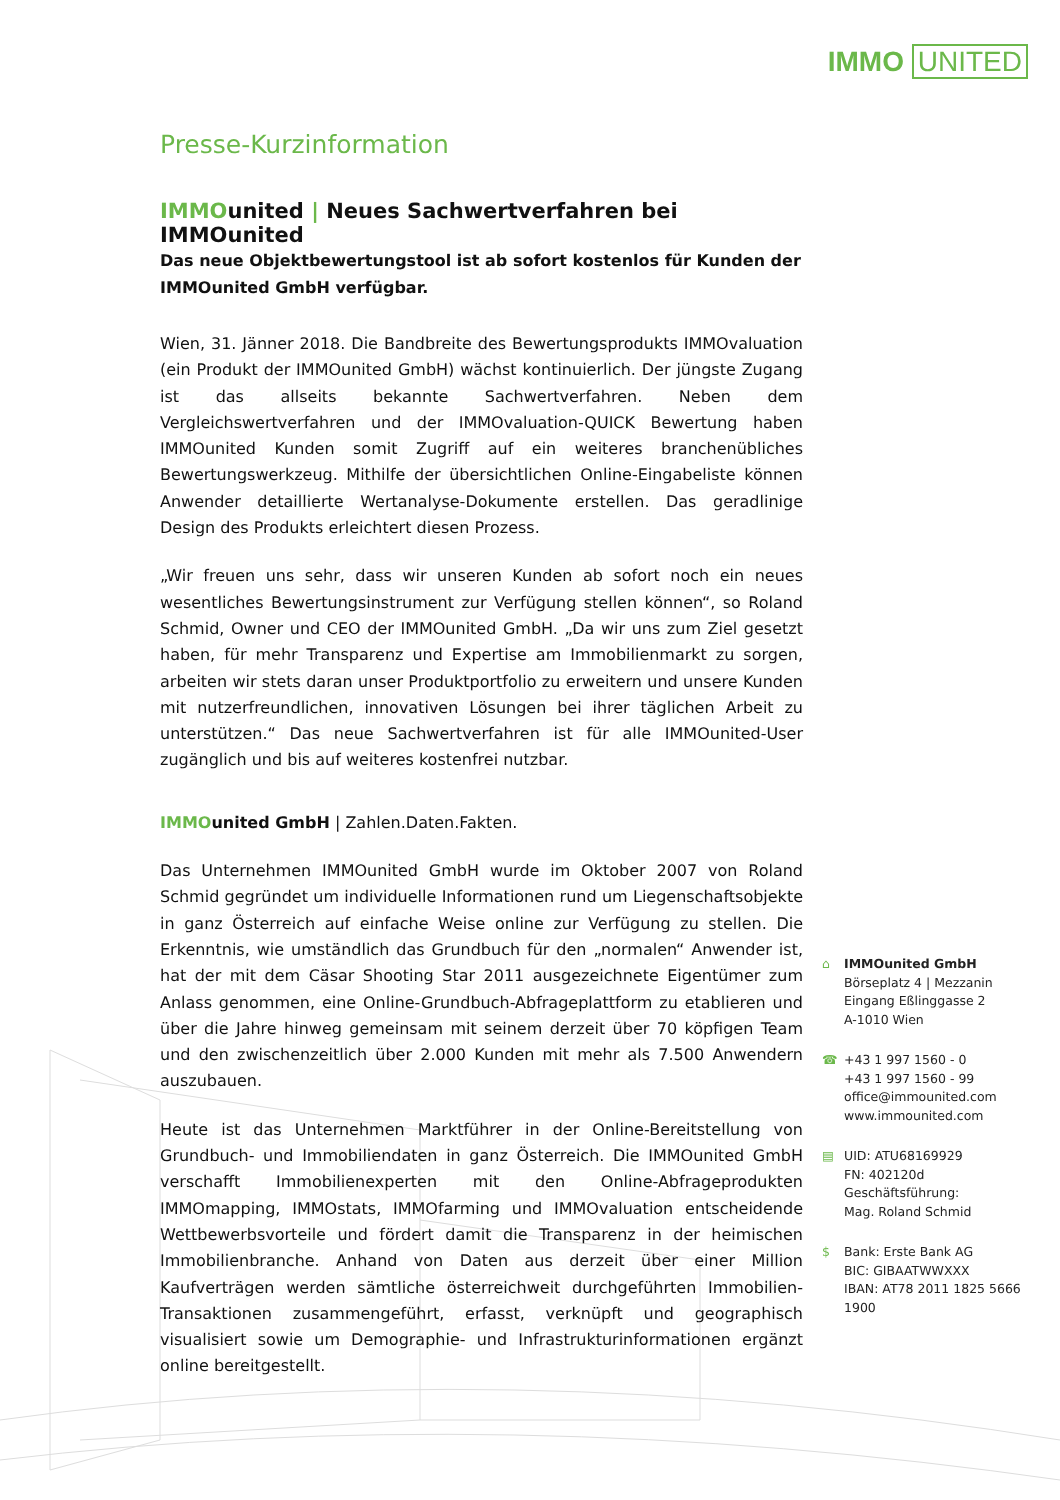IMMO UNITED
Presse-Kurzinformation
IMMOunited | Neues Sachwertverfahren bei IMMOunited
Das neue Objektbewertungstool ist ab sofort kostenlos für Kunden der IMMOunited GmbH verfügbar.
Wien, 31. Jänner 2018. Die Bandbreite des Bewertungsprodukts IMMOvaluation (ein Produkt der IMMOunited GmbH) wächst kontinuierlich. Der jüngste Zugang ist das allseits bekannte Sachwertverfahren. Neben dem Vergleichswertverfahren und der IMMOvaluation-QUICK Bewertung haben IMMOunited Kunden somit Zugriff auf ein weiteres branchenübliches Bewertungswerkzeug. Mithilfe der übersichtlichen Online-Eingabeliste können Anwender detaillierte Wertanalyse-Dokumente erstellen. Das geradlinige Design des Produkts erleichtert diesen Prozess.
„Wir freuen uns sehr, dass wir unseren Kunden ab sofort noch ein neues wesentliches Bewertungsinstrument zur Verfügung stellen können“, so Roland Schmid, Owner und CEO der IMMOunited GmbH. „Da wir uns zum Ziel gesetzt haben, für mehr Transparenz und Expertise am Immobilienmarkt zu sorgen, arbeiten wir stets daran unser Produktportfolio zu erweitern und unsere Kunden mit nutzerfreundlichen, innovativen Lösungen bei ihrer täglichen Arbeit zu unterstützen.“ Das neue Sachwertverfahren ist für alle IMMOunited-User zugänglich und bis auf weiteres kostenfrei nutzbar.
IMMOunited GmbH | Zahlen.Daten.Fakten.
Das Unternehmen IMMOunited GmbH wurde im Oktober 2007 von Roland Schmid gegründet um individuelle Informationen rund um Liegenschaftsobjekte in ganz Österreich auf einfache Weise online zur Verfügung zu stellen. Die Erkenntnis, wie umständlich das Grundbuch für den „normalen“ Anwender ist, hat der mit dem Cäsar Shooting Star 2011 ausgezeichnete Eigentümer zum Anlass genommen, eine Online-Grundbuch-Abfrageplattform zu etablieren und über die Jahre hinweg gemeinsam mit seinem derzeit über 70 köpfigen Team und den zwischenzeitlich über 2.000 Kunden mit mehr als 7.500 Anwendern auszubauen.
Heute ist das Unternehmen Marktführer in der Online-Bereitstellung von Grundbuch- und Immobiliendaten in ganz Österreich. Die IMMOunited GmbH verschafft Immobilienexperten mit den Online-Abfrageprodukten IMMOmapping, IMMOstats, IMMOfarming und IMMOvaluation entscheidende Wettbewerbsvorteile und fördert damit die Transparenz in der heimischen Immobilienbranche. Anhand von Daten aus derzeit über einer Million Kaufverträgen werden sämtliche österreichweit durchgeführten Immobilien-Transaktionen zusammengeführt, erfasst, verknüpft und geographisch visualisiert sowie um Demographie- und Infrastrukturinformationen ergänzt online bereitgestellt.
⌂ IMMOunited GmbH
Börseplatz 4 | Mezzanin
Eingang Eßlinggasse 2
A-1010 Wien
☎ +43 1 997 1560 - 0
+43 1 997 1560 - 99
office@immounited.com
www.immounited.com
▤ UID: ATU68169929
FN: 402120d
Geschäftsführung:
Mag. Roland Schmid
$ Bank: Erste Bank AG
BIC: GIBAATWWXXX
IBAN: AT78 2011 1825 5666 1900